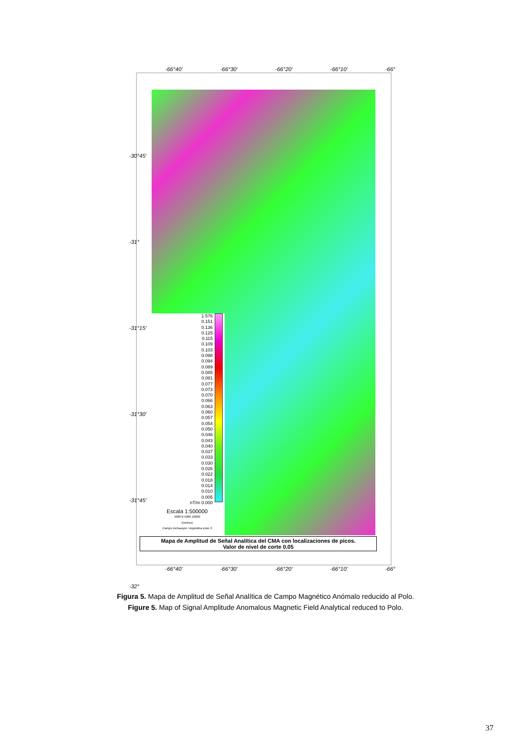-66°40' -66°30' -66°20' -66°10' -66°
1.576
0.151
0.136
0.125
0.115
0.109
0.103
0.098
0.094
0.089
0.085
0.081
0.077
0.073
0.070
0.066
0.063
0.060
0.057
0.054
0.050
0.046
0.043
0.040
0.037
0.033
0.030
0.026
0.022
0.018
0.014
0.010
0.005
nT/m 0.000
Escala 1:500000
5000 0 5000 10000
(metros)
Campo Inchauspe / Argentina zone 3
Mapa de Amplitud de Señal Analítica del CMA con localizaciones de picos.
Valor de nivel de corte 0.05
-66°40' -66°30' -66°20' -66°10' -66°
-30°45' -31° -31°15' -31°30' -31°45' -32°
Figura 5. Mapa de Amplitud de Señal Analítica de Campo Magnético Anómalo reducido al Polo.
Figure 5. Map of Signal Amplitude Anomalous Magnetic Field Analytical reduced to Polo.
37